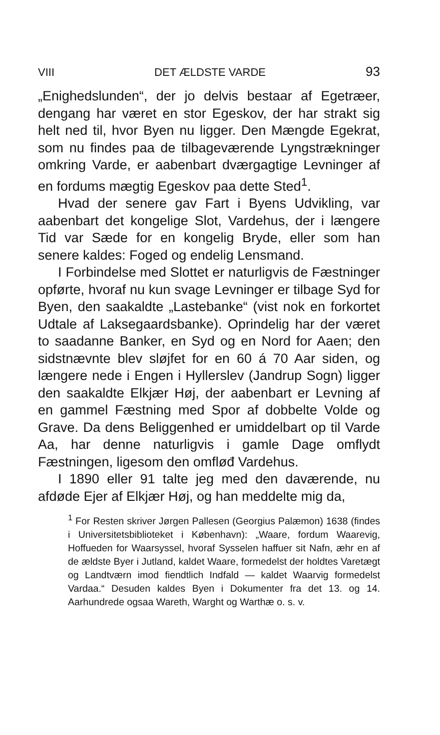VIII DET ÆLDSTE VARDE 93
„Enighedslunden“, der jo delvis bestaar af Egetræer, dengang har været en stor Egeskov, der har strakt sig helt ned til, hvor Byen nu ligger. Den Mængde Egekrat, som nu findes paa de tilbageværende Lyngstrækninger omkring Varde, er aabenbart dværgagtige Levninger af en fordums mægtig Egeskov paa dette Sted<sup>1</sup>.
Hvad der senere gav Fart i Byens Udvikling, var aabenbart det kongelige Slot, Vardehus, der i længere Tid var Sæde for en kongelig Bryde, eller som han senere kaldes: Foged og endelig Lensmand.
I Forbindelse med Slottet er naturligvis de Fæstninger opførte, hvoraf nu kun svage Levninger er tilbage Syd for Byen, den saakaldte „Lastebanke“ (vist nok en forkortet Udtale af Laksegaardsbanke). Oprindelig har der været to saadanne Banker, en Syd og en Nord for Aaen; den sidstnævnte blev sløjfet for en 60 á 70 Aar siden, og længere nede i Engen i Hyllerslev (Jandrup Sogn) ligger den saakaldte Elkjær Høj, der aabenbart er Levning af en gammel Fæstning med Spor af dobbelte Volde og Grave. Da dens Beliggenhed er umiddelbart op til Varde Aa, har denne naturligvis i gamle Dage omflydt Fæstningen, ligesom den omfløđ Vardehus.
I 1890 eller 91 talte jeg med den daværende, nu afdøde Ejer af Elkjær Høj, og han meddelte mig da,
<sup>1</sup> For Resten skriver Jørgen Pallesen (Georgius Palæmon) 1638 (findes i Universitetsbiblioteket i København): „Waare, fordum Waarevig, Hoffueden for Waarsyssel, hvoraf Sysselen haffuer sit Nafn, æhr en af de ældste Byer i Jutland, kaldet Waare, formedelst der holdtes Varetægt og Landtværn imod fiendtlich Indfald — kaldet Waarvig formedelst Vardaa.“ Desuden kaldes Byen i Dokumenter fra det 13. og 14. Aarhundrede ogsaa Wareth, Warght og Warthæ o. s. v.